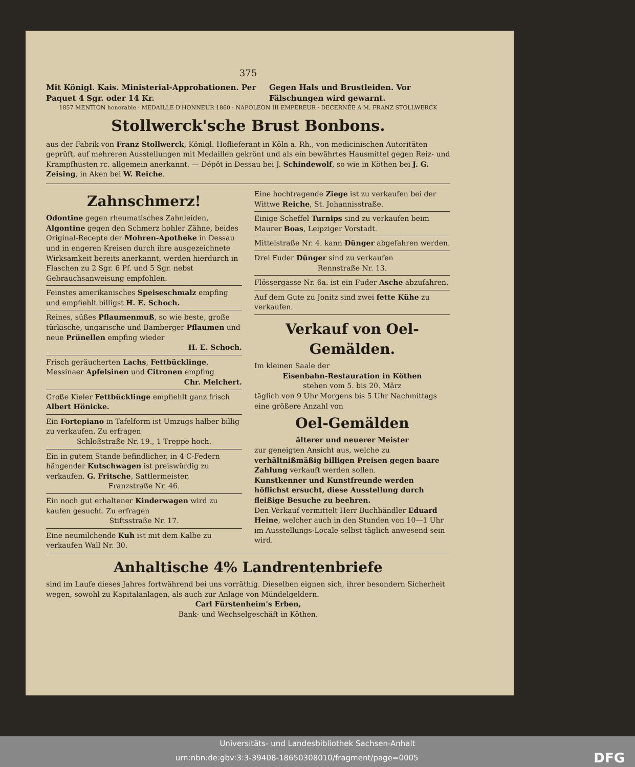375
Mit Königl. Kais. Ministerial-Approbationen. Per Paquet 4 Sgr. oder 14 Kr. Gegen Hals und Brustleiden. Vor Fälschungen wird gewarnt.
1857 MENTION honorable · MEDAILLE D'HONNEUR 1860 · NAPOLEON III EMPEREUR · DECERNÉE A M. FRANZ STOLLWERCK
Stollwerck'sche Brust Bonbons.
aus der Fabrik von Franz Stollwerck, Königl. Hoflieferant in Köln a. Rh., von medicinischen Autoritäten geprüft, auf mehreren Ausstellungen mit Medaillen gekrönt und als ein bewährtes Hausmittel gegen Reiz- und Krampfhusten rc. allgemein anerkannt. — Dépôt in Dessau bei J. Schindewolf, so wie in Köthen bei J. G. Zeising, in Aken bei W. Reiche.
Zahnschmerz!
Odontine gegen rheumatisches Zahnleiden, Algontine gegen den Schmerz hohler Zähne, beides Original-Recepte der Mohren-Apotheke in Dessau und in engeren Kreisen durch ihre ausgezeichnete Wirksamkeit bereits anerkannt, werden hierdurch in Flaschen zu 2 Sgr. 6 Pf. und 5 Sgr. nebst Gebrauchsanweisung empfohlen.
Feinstes amerikanisches Speiseschmalz empfing und empfiehlt billigst H. E. Schoch.
Reines, süßes Pflaumenmuß, so wie beste, große türkische, ungarische und Bamberger Pflaumen und neue Prünellen empfing wieder
H. E. Schoch.
Frisch geräucherten Lachs, Fettbücklinge, Messinaer Apfelsinen und Citronen empfing
Chr. Melchert.
Große Kieler Fettbücklinge empfiehlt ganz frisch Albert Hönicke.
Ein Fortepiano in Tafelform ist Umzugs halber billig zu verkaufen. Zu erfragen
Schloßstraße Nr. 19., 1 Treppe hoch.
Ein in gutem Stande befindlicher, in 4 C-Federn hängender Kutschwagen ist preiswürdig zu verkaufen. G. Fritsche, Sattlermeister,
Franzstraße Nr. 46.
Ein noch gut erhaltener Kinderwagen wird zu kaufen gesucht. Zu erfragen
Stiftsstraße Nr. 17.
Eine neumilchende Kuh ist mit dem Kalbe zu verkaufen Wall Nr. 30.
Eine hochtragende Ziege ist zu verkaufen bei der Wittwe Reiche, St. Johannisstraße.
Einige Scheffel Turnips sind zu verkaufen beim Maurer Boas, Leipziger Vorstadt.
Mittelstraße Nr. 4. kann Dünger abgefahren werden.
Drei Fuder Dünger sind zu verkaufen
Rennstraße Nr. 13.
Flössergasse Nr. 6a. ist ein Fuder Asche abzufahren.
Auf dem Gute zu Jonitz sind zwei fette Kühe zu verkaufen.
Verkauf von Oel-Gemälden.
Im kleinen Saale der
Eisenbahn-Restauration in Köthen
stehen vom 5. bis 20. März
täglich von 9 Uhr Morgens bis 5 Uhr Nachmittags eine größere Anzahl von
Oel-Gemälden
älterer und neuerer Meister
zur geneigten Ansicht aus, welche zu verhältnißmäßig billigen Preisen gegen baare Zahlung verkauft werden sollen.
Kunstkenner und Kunstfreunde werden höflichst ersucht, diese Ausstellung durch fleißige Besuche zu beehren.
Den Verkauf vermittelt Herr Buchhändler Eduard Heine, welcher auch in den Stunden von 10—1 Uhr im Ausstellungs-Locale selbst täglich anwesend sein wird.
Anhaltische 4% Landrentenbriefe
sind im Laufe dieses Jahres fortwährend bei uns vorräthig. Dieselben eignen sich, ihrer besondern Sicherheit wegen, sowohl zu Kapitalanlagen, als auch zur Anlage von Mündelgeldern.
Carl Fürstenheim's Erben,
Bank- und Wechselgeschäft in Köthen.
Universitäts- und Landesbibliothek Sachsen-Anhalt
urn:nbn:de:gbv:3:3-39408-18650308010/fragment/page=0005 DFG